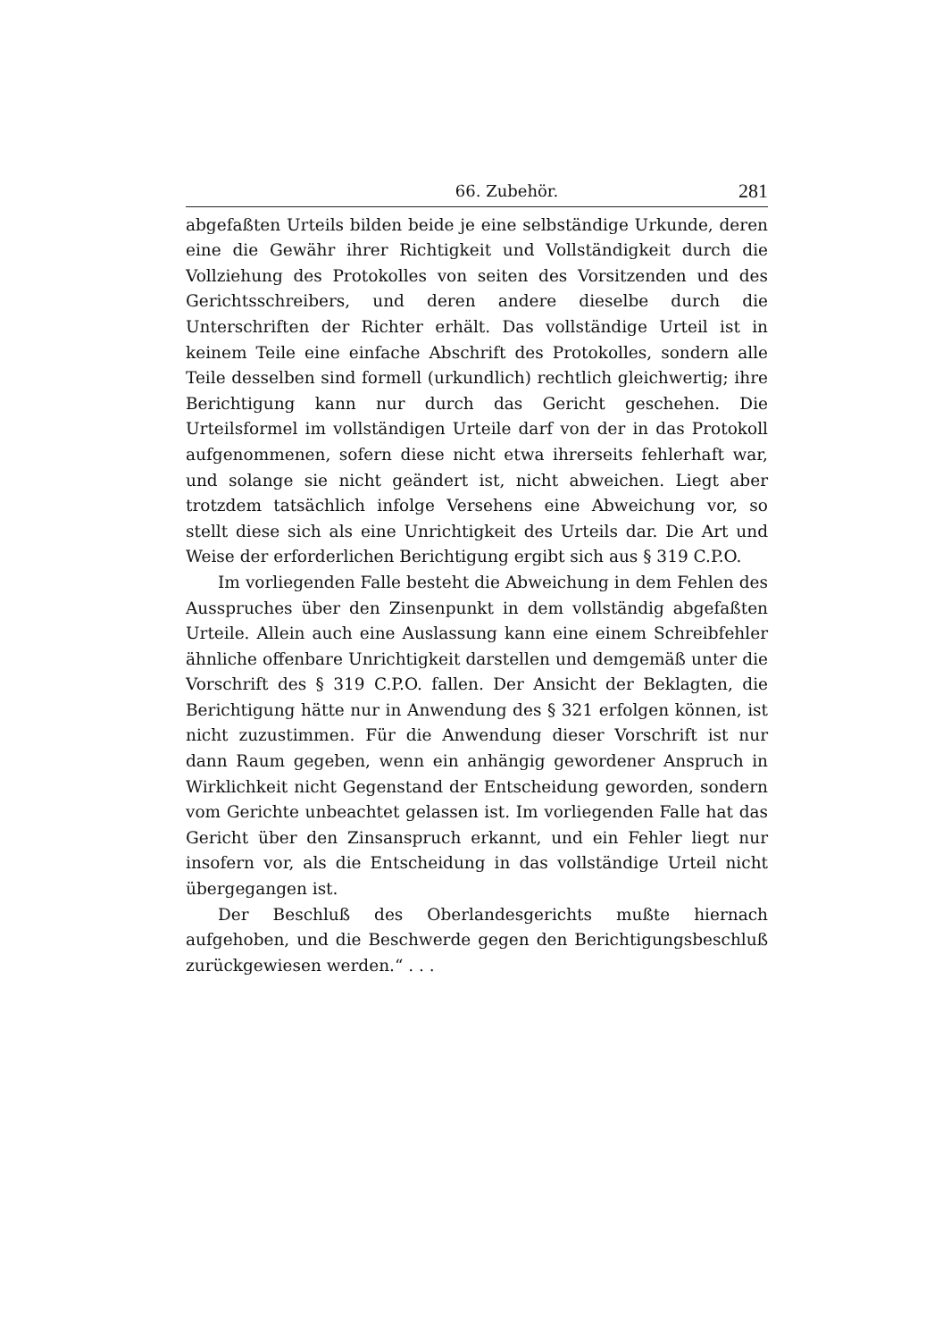66. Zubehör. 281
abgefaßten Urteils bilden beide je eine selbständige Urkunde, deren eine die Gewähr ihrer Richtigkeit und Vollständigkeit durch die Vollziehung des Protokolles von seiten des Vorsitzenden und des Gerichtsschreibers, und deren andere dieselbe durch die Unterschriften der Richter erhält. Das vollständige Urteil ist in keinem Teile eine einfache Abschrift des Protokolles, sondern alle Teile desselben sind formell (urkundlich) rechtlich gleichwertig; ihre Berichtigung kann nur durch das Gericht geschehen. Die Urteilsformel im vollständigen Urteile darf von der in das Protokoll aufgenommenen, sofern diese nicht etwa ihrerseits fehlerhaft war, und solange sie nicht geändert ist, nicht abweichen. Liegt aber trotzdem tatsächlich infolge Versehens eine Abweichung vor, so stellt diese sich als eine Unrichtigkeit des Urteils dar. Die Art und Weise der erforderlichen Berichtigung ergibt sich aus § 319 C.P.O.
Im vorliegenden Falle besteht die Abweichung in dem Fehlen des Ausspruches über den Zinsenpunkt in dem vollständig abgefaßten Urteile. Allein auch eine Auslassung kann eine einem Schreibfehler ähnliche offenbare Unrichtigkeit darstellen und demgemäß unter die Vorschrift des § 319 C.P.O. fallen. Der Ansicht der Beklagten, die Berichtigung hätte nur in Anwendung des § 321 erfolgen können, ist nicht zuzustimmen. Für die Anwendung dieser Vorschrift ist nur dann Raum gegeben, wenn ein anhängig gewordener Anspruch in Wirklichkeit nicht Gegenstand der Entscheidung geworden, sondern vom Gerichte unbeachtet gelassen ist. Im vorliegenden Falle hat das Gericht über den Zinsanspruch erkannt, und ein Fehler liegt nur insofern vor, als die Entscheidung in das vollständige Urteil nicht übergegangen ist.
Der Beschluß des Oberlandesgerichts mußte hiernach aufgehoben, und die Beschwerde gegen den Berichtigungsbeschluß zurückgewiesen werden.“ . . .